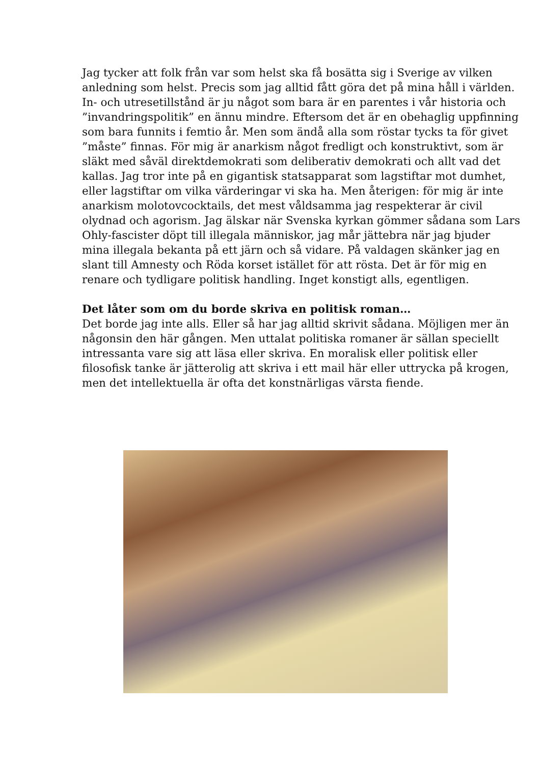Jag tycker att folk från var som helst ska få bosätta sig i Sverige av vilken anledning som helst. Precis som jag alltid fått göra det på mina håll i världen. In- och utresetillstånd är ju något som bara är en parentes i vår historia och ”invandringspolitik” en ännu mindre. Eftersom det är en obehaglig uppfinning som bara funnits i femtio år. Men som ändå alla som röstar tycks ta för givet ”måste” finnas. För mig är anarkism något fredligt och konstruktivt, som är släkt med såväl direktdemokrati som deliberativ demokrati och allt vad det kallas. Jag tror inte på en gigantisk statsapparat som lagstiftar mot dumhet, eller lagstiftar om vilka värderingar vi ska ha. Men återigen: för mig är inte anarkism molotovcocktails, det mest våldsamma jag respekterar är civil olydnad och agorism. Jag älskar när Svenska kyrkan gömmer sådana som Lars Ohly-fascister döpt till illegala människor, jag mår jättebra när jag bjuder mina illegala bekanta på ett järn och så vidare. På valdagen skänker jag en slant till Amnesty och Röda korset istället för att rösta. Det är för mig en renare och tydligare politisk handling. Inget konstigt alls, egentligen.
Det låter som om du borde skriva en politisk roman…
Det borde jag inte alls. Eller så har jag alltid skrivit sådana. Möjligen mer än någonsin den här gången. Men uttalat politiska romaner är sällan speciellt intressanta vare sig att läsa eller skriva. En moralisk eller politisk eller filosofisk tanke är jätterolig att skriva i ett mail här eller uttrycka på krogen, men det intellektuella är ofta det konstnärligas värsta fiende.